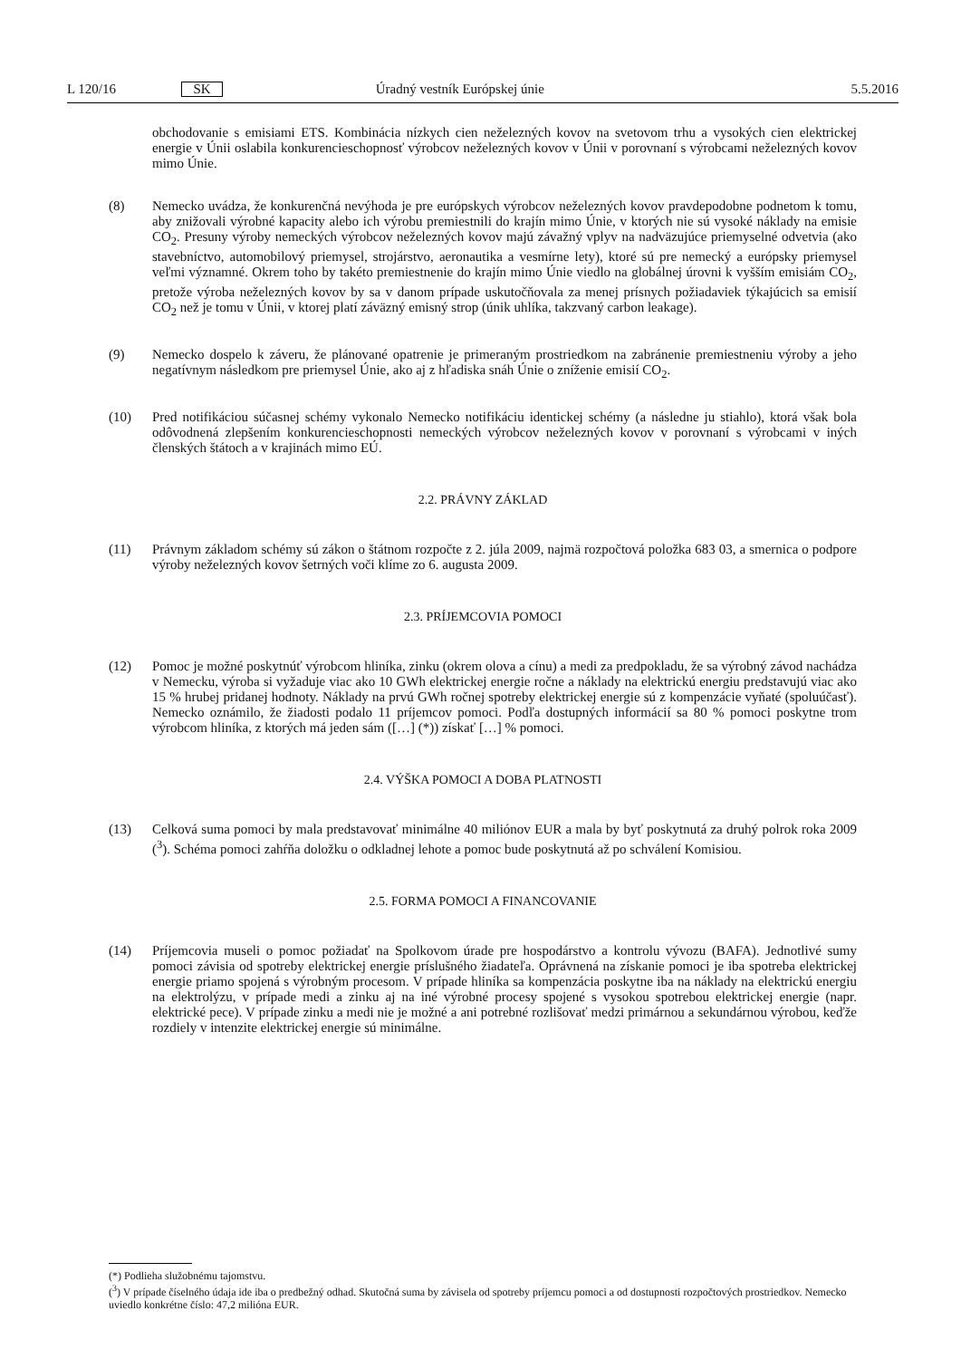L 120/16 SK Úradný vestník Európskej únie 5.5.2016
obchodovanie s emisiami ETS. Kombinácia nízkych cien neželezných kovov na svetovom trhu a vysokých cien elektrickej energie v Únii oslabila konkurencieschopnosť výrobcov neželezných kovov v Únii v porovnaní s výrobcami neželezných kovov mimo Únie.
(8) Nemecko uvádza, že konkurenčná nevýhoda je pre európskych výrobcov neželezných kovov pravdepodobne podnetom k tomu, aby znižovali výrobné kapacity alebo ich výrobu premiestnili do krajín mimo Únie, v ktorých nie sú vysoké náklady na emisie CO<sub>2</sub>. Presuny výroby nemeckých výrobcov neželezných kovov majú závažný vplyv na nadväzujúce priemyselné odvetvia (ako stavebníctvo, automobilový priemysel, strojárstvo, aeronautika a vesmírne lety), ktoré sú pre nemecký a európsky priemysel veľmi významné. Okrem toho by takéto premiestnenie do krajín mimo Únie viedlo na globálnej úrovni k vyšším emisiám CO<sub>2</sub>, pretože výroba neželezných kovov by sa v danom prípade uskutočňovala za menej prísnych požiadaviek týkajúcich sa emisií CO<sub>2</sub> než je tomu v Únii, v ktorej platí záväzný emisný strop (únik uhlíka, takzvaný carbon leakage).
(9) Nemecko dospelo k záveru, že plánované opatrenie je primeraným prostriedkom na zabránenie premiestneniu výroby a jeho negatívnym následkom pre priemysel Únie, ako aj z hľadiska snáh Únie o zníženie emisií CO<sub>2</sub>.
(10) Pred notifikáciou súčasnej schémy vykonalo Nemecko notifikáciu identickej schémy (a následne ju stiahlo), ktorá však bola odôvodnená zlepšením konkurencieschopnosti nemeckých výrobcov neželezných kovov v porovnaní s výrobcami v iných členských štátoch a v krajinách mimo EÚ.
2.2. PRÁVNY ZÁKLAD
(11) Právnym základom schémy sú zákon o štátnom rozpočte z 2. júla 2009, najmä rozpočtová položka 683 03, a smernica o podpore výroby neželezných kovov šetrných voči klíme zo 6. augusta 2009.
2.3. PRÍJEMCOVIA POMOCI
(12) Pomoc je možné poskytnúť výrobcom hliníka, zinku (okrem olova a cínu) a medi za predpokladu, že sa výrobný závod nachádza v Nemecku, výroba si vyžaduje viac ako 10 GWh elektrickej energie ročne a náklady na elektrickú energiu predstavujú viac ako 15 % hrubej pridanej hodnoty. Náklady na prvú GWh ročnej spotreby elektrickej energie sú z kompenzácie vyňaté (spoluúčasť). Nemecko oznámilo, že žiadosti podalo 11 príjemcov pomoci. Podľa dostupných informácií sa 80 % pomoci poskytne trom výrobcom hliníka, z ktorých má jeden sám ([…] (*)) získať […] % pomoci.
2.4. VÝŠKA POMOCI A DOBA PLATNOSTI
(13) Celková suma pomoci by mala predstavovať minimálne 40 miliónov EUR a mala by byť poskytnutá za druhý polrok roka 2009 (<sup>3</sup>). Schéma pomoci zahŕňa doložku o odkladnej lehote a pomoc bude poskytnutá až po schválení Komisiou.
2.5. FORMA POMOCI A FINANCOVANIE
(14) Príjemcovia museli o pomoc požiadať na Spolkovom úrade pre hospodárstvo a kontrolu vývozu (BAFA). Jednotlivé sumy pomoci závisia od spotreby elektrickej energie príslušného žiadateľa. Oprávnená na získanie pomoci je iba spotreba elektrickej energie priamo spojená s výrobným procesom. V prípade hliníka sa kompenzácia poskytne iba na náklady na elektrickú energiu na elektrolýzu, v prípade medi a zinku aj na iné výrobné procesy spojené s vysokou spotrebou elektrickej energie (napr. elektrické pece). V prípade zinku a medi nie je možné a ani potrebné rozlišovať medzi primárnou a sekundárnou výrobou, keďže rozdiely v intenzite elektrickej energie sú minimálne.
(*) Podlieha služobnému tajomstvu.
(<sup>3</sup>) V prípade číselného údaja ide iba o predbežný odhad. Skutočná suma by závisela od spotreby príjemcu pomoci a od dostupnosti rozpočtových prostriedkov. Nemecko uviedlo konkrétne číslo: 47,2 milióna EUR.